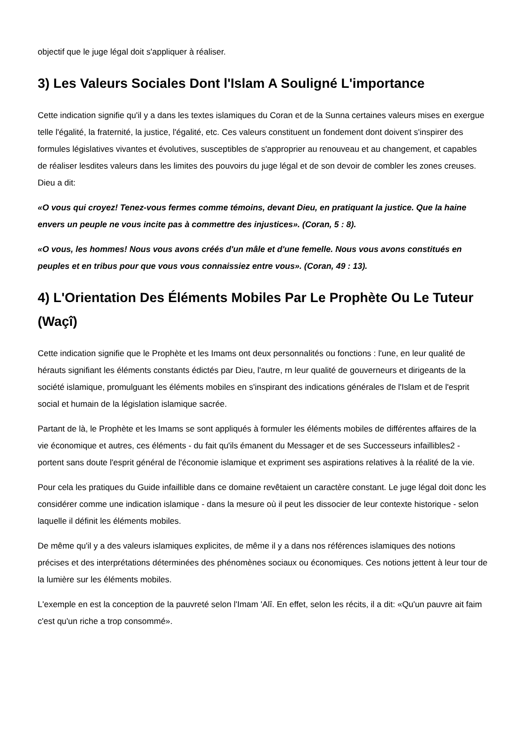objectif que le juge légal doit s'appliquer à réaliser.
3) Les Valeurs Sociales Dont l'Islam A Souligné L'importance
Cette indication signifie qu'il y a dans les textes islamiques du Coran et de la Sunna certaines valeurs mises en exergue telle l'égalité, la fraternité, la justice, l'égalité, etc. Ces valeurs constituent un fondement dont doivent s'inspirer des formules législatives vivantes et évolutives, susceptibles de s'approprier au renouveau et au changement, et capables de réaliser lesdites valeurs dans les limites des pouvoirs du juge légal et de son devoir de combler les zones creuses.
Dieu a dit:
«O vous qui croyez! Tenez-vous fermes comme témoins, devant Dieu, en pratiquant la justice. Que la haine envers un peuple ne vous incite pas à commettre des injustices». (Coran, 5 : 8).
«O vous, les hommes! Nous vous avons créés d'un mâle et d'une femelle. Nous vous avons constitués en peuples et en tribus pour que vous vous connaissiez entre vous». (Coran, 49 : 13).
4) L'Orientation Des Éléments Mobiles Par Le Prophète Ou Le Tuteur (Waçî)
Cette indication signifie que le Prophète et les Imams ont deux personnalités ou fonctions : l'une, en leur qualité de hérauts signifiant les éléments constants édictés par Dieu, l'autre, rn leur qualité de gouverneurs et dirigeants de la société islamique, promulguant les éléments mobiles en s'inspirant des indications générales de l'Islam et de l'esprit social et humain de la législation islamique sacrée.
Partant de là, le Prophète et les Imams se sont appliqués à formuler les éléments mobiles de différentes affaires de la vie économique et autres, ces éléments - du fait qu'ils émanent du Messager et de ses Successeurs infaillibles2 - portent sans doute l'esprit général de l'économie islamique et expriment ses aspirations relatives à la réalité de la vie.
Pour cela les pratiques du Guide infaillible dans ce domaine revêtaient un caractère constant. Le juge légal doit donc les considérer comme une indication islamique - dans la mesure où il peut les dissocier de leur contexte historique - selon laquelle il définit les éléments mobiles.
De même qu'il y a des valeurs islamiques explicites, de même il y a dans nos références islamiques des notions précises et des interprétations déterminées des phénomènes sociaux ou économiques. Ces notions jettent à leur tour de la lumière sur les éléments mobiles.
L'exemple en est la conception de la pauvreté selon l'Imam 'Alî. En effet, selon les récits, il a dit: «Qu'un pauvre ait faim c'est qu'un riche a trop consommé».